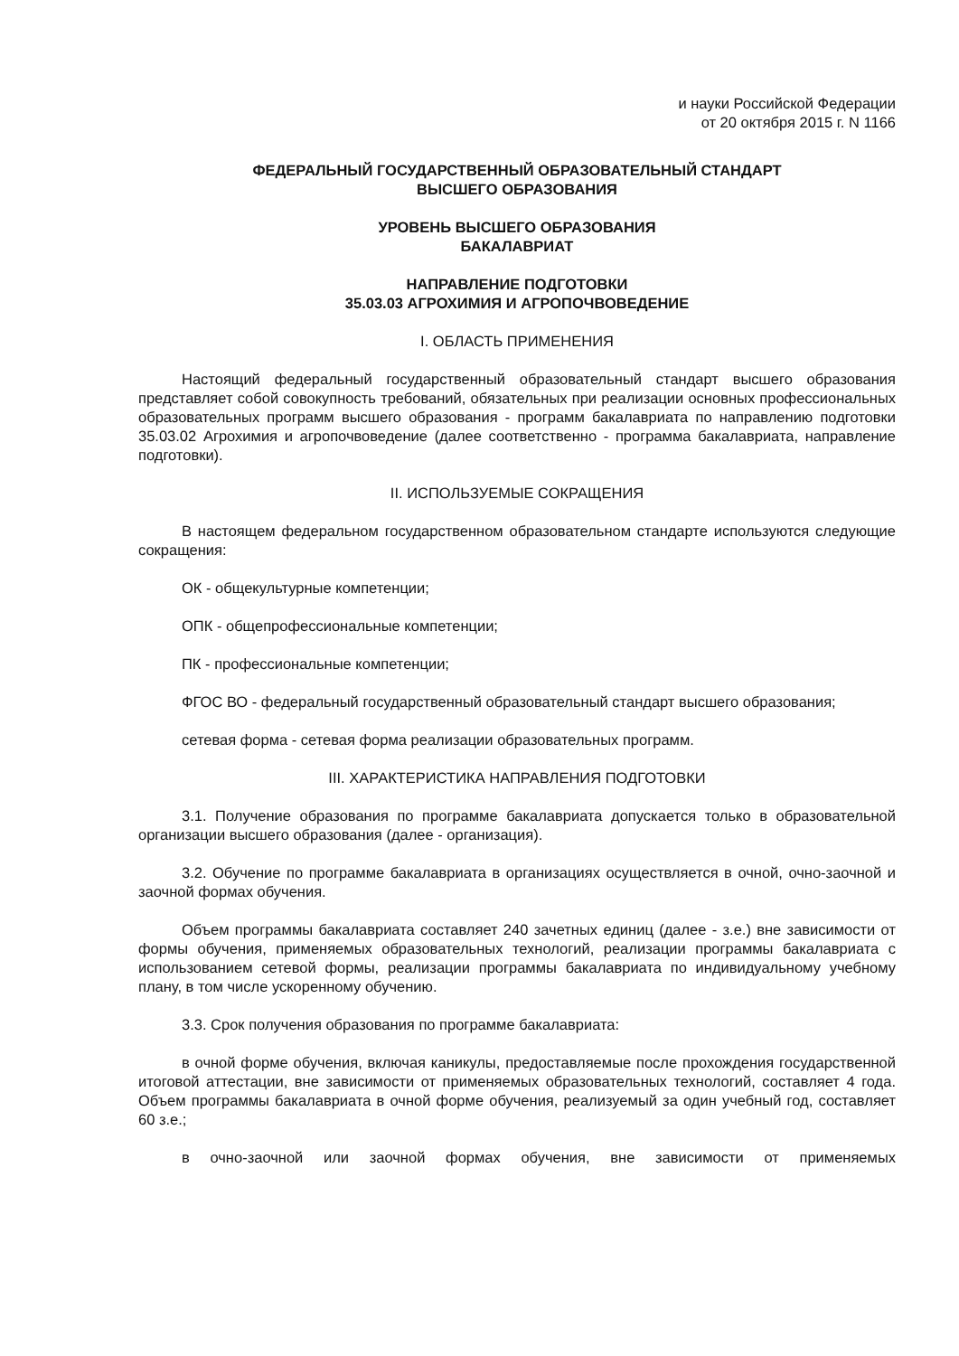и науки Российской Федерации
от 20 октября 2015 г. N 1166
ФЕДЕРАЛЬНЫЙ ГОСУДАРСТВЕННЫЙ ОБРАЗОВАТЕЛЬНЫЙ СТАНДАРТ
ВЫСШЕГО ОБРАЗОВАНИЯ
УРОВЕНЬ ВЫСШЕГО ОБРАЗОВАНИЯ
БАКАЛАВРИАТ
НАПРАВЛЕНИЕ ПОДГОТОВКИ
35.03.03 АГРОХИМИЯ И АГРОПОЧВОВЕДЕНИЕ
I. ОБЛАСТЬ ПРИМЕНЕНИЯ
Настоящий федеральный государственный образовательный стандарт высшего образования представляет собой совокупность требований, обязательных при реализации основных профессиональных образовательных программ высшего образования - программ бакалавриата по направлению подготовки 35.03.02 Агрохимия и агропочвоведение (далее соответственно - программа бакалавриата, направление подготовки).
II. ИСПОЛЬЗУЕМЫЕ СОКРАЩЕНИЯ
В настоящем федеральном государственном образовательном стандарте используются следующие сокращения:
ОК - общекультурные компетенции;
ОПК - общепрофессиональные компетенции;
ПК - профессиональные компетенции;
ФГОС ВО - федеральный государственный образовательный стандарт высшего образования;
сетевая форма - сетевая форма реализации образовательных программ.
III. ХАРАКТЕРИСТИКА НАПРАВЛЕНИЯ ПОДГОТОВКИ
3.1. Получение образования по программе бакалавриата допускается только в образовательной организации высшего образования (далее - организация).
3.2. Обучение по программе бакалавриата в организациях осуществляется в очной, очно-заочной и заочной формах обучения.
Объем программы бакалавриата составляет 240 зачетных единиц (далее - з.е.) вне зависимости от формы обучения, применяемых образовательных технологий, реализации программы бакалавриата с использованием сетевой формы, реализации программы бакалавриата по индивидуальному учебному плану, в том числе ускоренному обучению.
3.3. Срок получения образования по программе бакалавриата:
в очной форме обучения, включая каникулы, предоставляемые после прохождения государственной итоговой аттестации, вне зависимости от применяемых образовательных технологий, составляет 4 года. Объем программы бакалавриата в очной форме обучения, реализуемый за один учебный год, составляет 60 з.е.;
в очно-заочной или заочной формах обучения, вне зависимости от применяемых